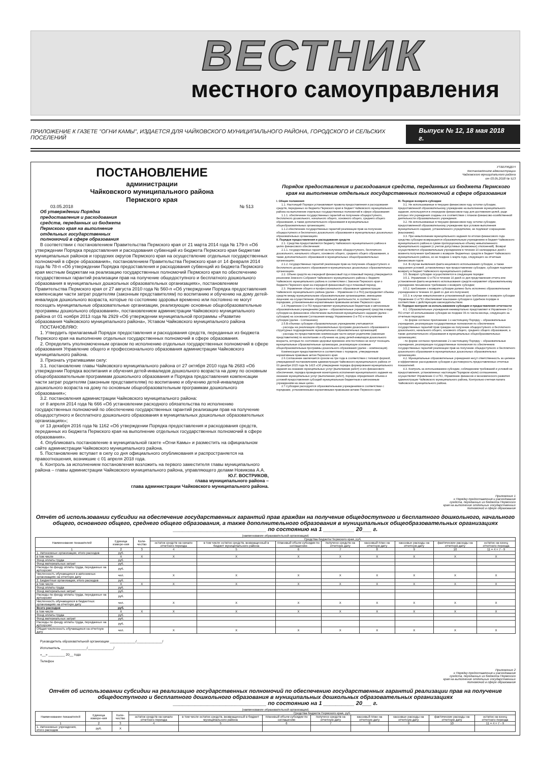ВЕСТНИК
местного самоуправления
ПРИЛОЖЕНИЕ К ГАЗЕТЕ "ОГНИ КАМЫ", ИЗДАЕТСЯ ДЛЯ ЧАЙКОВСКОГО МУНИЦИПАЛЬНОГО РАЙОНА, ГОРОДСКОГО И СЕЛЬСКИХ ПОСЕЛЕНИЙ Выпуск № 12, 18 мая 2018 г.
ПОСТАНОВЛЕНИЕ
администрации
Чайковского муниципального района
Пермского края
03.05.2018 № 513
Об утверждении Порядка предоставления и расходования средств, переданных из бюджета Пермского края на выполнение отдельных государственных полномочий в сфере образования
В соответствии с постановлением Правительства Пермского края от 21 марта 2014 года № 179-п «Об утверждении Порядка предоставления и расходования субвенций из бюджета Пермского края бюджетам муниципальных районов и городских округов Пермского края на осуществление отдельных государственных полномочий в сфере образования», постановлением Правительства Пермского края от 14 февраля 2014 года № 78-п «Об утверждении Порядка предоставления и расходования субвенций из бюджета Пермского края местным бюджетам на реализацию государственных полномочий Пермского края по обеспечению государственных гарантий реализации прав на получение общедоступного и бесплатного дошкольного образования в муниципальных дошкольных образовательных организациях», постановлением Правительства Пермского края от 27 августа 2010 года № 560-п «Об утверждении Порядка предоставления компенсации части затрат родителям (законным представителям) по воспитанию и обучению на дому детей-инвалидов дошкольного возраста, которые по состоянию здоровья временно или постоянно не могут посещать муниципальные образовательные организации, реализующие основные общеобразовательные программы дошкольного образования», постановлением администрации Чайковского муниципального района от 01 ноября 2013 года № 2929 «Об утверждении муниципальной программы «Развитие образования Чайковского муниципального района», Уставом Чайковского муниципального района
ПОСТАНОВЛЯЮ:
1. Утвердить прилагаемый Порядок предоставления и расходования средств, переданных из бюджета Пермского края на выполнение отдельных государственных полномочий в сфере образования.
2. Определить уполномоченным органом по исполнению отдельных государственных полномочий в сфере образования Управление общего и профессионального образования администрации Чайковского муниципального района.
3. Признать утратившими силу:
3.1. постановление главы Чайковского муниципального района от 27 октября 2010 года № 2683 «Об утверждении Порядка воспитания и обучения детей-инвалидов дошкольного возраста на дому по основным общеобразовательным программам дошкольного образования и Порядка предоставления компенсации части затрат родителям (законным представителям) по воспитанию и обучению детей-инвалидов дошкольного возраста на дому по основным общеобразовательным программам дошкольного образования»;
3.2. постановления администрации Чайковского муниципального района:
от 8 апреля 2014 года № 666 «Об установлении расходного обязательства по исполнению государственных полномочий по обеспечению государственных гарантий реализации прав на получение общедоступного и бесплатного дошкольного образования в муниципальных дошкольных образовательных организациях»;
от 13 декабря 2016 года № 1162 «Об утверждении Порядка предоставления и расходования средств, переданных из бюджета Пермского края на выполнение отдельных государственных полномочий в сфере образования».
4. Опубликовать постановление в муниципальной газете «Огни Камы» и разместить на официальном сайте администрации Чайковского муниципального района.
5. Постановление вступает в силу со дня официального опубликования и распространяется на правоотношения, возникшие с 01 апреля 2018 года.
6. Контроль за исполнением постановления возложить на первого заместителя главы муниципального района – главы администрации Чайковского муниципального района, управляющего делами Новикова А.А.
Ю.Г. ВОСТРИКОВ,
глава муниципального района –
глава администрации Чайковского муниципального района.
УТВЕРЖДЕН
постановлением администрации
Чайковского муниципального района
от 03.05.2018 № 513
Порядок предоставления и расходования средств, переданных из бюджета Пермского края на выполнение отдельных государственных полномочий в сфере образования
I. Общие положения
1.1. Настоящий Порядок устанавливает правила предоставления и расходования средств, переданных из бюджета Пермского края в бюджет Чайковского муниципального района на выполнение отдельных государственных полномочий в сфере образования:
1.1.1. обеспечение государственных гарантий на получение общедоступного, бесплатного дошкольного, начального общего, основного общего, среднего общего образования, а также дополнительного образования в муниципальных общеобразовательных организациях;
1.1.2.обеспечение государственных гарантий реализации прав на получение общедоступного и бесплатного дошкольного образования в муниципальных дошкольных образовательных организациях.
II. Порядок предоставления и расходования средств
2.1. Средства предоставляются бюджету Чайковского муниципального района в целях финансового обеспечения:
2.1.1. государственных гарантий на получение общедоступного, бесплатного дошкольного, начального общего, основного общего, среднего общего образования, а также дополнительного образования в муниципальных общеобразовательных организациях;
2.1.2. государственных гарантий реализации прав на получение общедоступного и бесплатного дошкольного образования в муниципальных дошкольных образовательных организациях.
2.2. Объем средств на очередной финансовый год и плановый период утверждается решением Земского Собрания Чайковского муниципального района о бюджете Чайковского муниципального района в соответствии с Законом Пермского края о бюджете Пермского края на очередной финансовый год и плановый период.
2.3. Управление общего и профессионального образования администрации Чайковского муниципального района (далее – Управление О и ПО) распределяет объемы средств между муниципальными образовательными организациями, имеющими лицензию на осуществление образовательной деятельности, в соответствии с порядками, установленными нормативными правовыми актами Пермского края.
2.4.Управление О и ПО предоставляет муниципальным бюджетным и автономным образовательным учреждениям (далее – образовательные учреждения) средства в виде субсидии на финансовое обеспечение выполнения муниципального задания (далее – субсидии) на основании Соглашения между Управлением О и ПО и получателем субсидии (далее - Соглашение).
2.5.В объемах субсидии образовательным учреждениям учитываются:
- расходы на реализацию образовательных программ дошкольного образования в структурных подразделениях муниципальных образовательных организаций;
- расходы по предоставлению компенсации части затрат родителям (законным представителям) по воспитанию и обучению на дому детей-инвалидов дошкольного возраста, которые по состоянию здоровья временно или постоянно не могут посещать муниципальные образовательные организации, реализующие основные общеобразовательные программы дошкольного образования (далее – компенсация).
Компенсация предоставляется в соответствии с порядком, утвержденным нормативным правовым актом Пермского края.
2.6.Соглашение заключается сроком на три года в соответствии с типовой формой, утвержденной постановлением администрации Чайковского муниципального района от 03 декабря 2015 года № 1415 «Об утверждении порядка формирования муниципального задания на оказание муниципальных услуг (выполнение работ) и его финансового обеспечения, порядка проведения мониторинга исполнения муниципального задания на оказание муниципальных услуг (выполнение работ), порядка определения объема и условий предоставления субсидий муниципальным бюджетным и автономным учреждениям на иные цели».
2.7.Субсидии расходуются образовательными учреждениями в соответствии с порядками, установленными нормативными правовыми актами Пермского края.
III. Порядок возврата субсидии
3.1. Не использованные в текущем финансовом году остатки субсидии, предоставленной образовательному учреждению на выполнение муниципального задания, используются в очередном финансовом году для достижения целей, ради которых эти учреждения созданы и в соответствии с планом финансово-хозяйственной деятельности образовательного учреждения.
3.2. Не использованные в текущем финансовом году остатки субсидии, предоставленной образовательному учреждению при условии выполнения муниципального задания, установленного учредителем, не подлежат сокращению (взысканию).
3.3. При невыполнении муниципального задания по итогам финансового года средства субсидии возвращаются образовательным учреждением в бюджет Чайковского муниципального района в сумме пропорционально объему невыполненного муниципального задания (с учетом допустимых (возможных) отклонений). Возврат осуществляется образовательным учреждением в течение 10 календарных дней с момента получения требования о возврате бюджетных средств в бюджет Чайковского муниципального района, но не позднее 1 марта года, следующего за отчетным финансовым годом.
3.4. В случае выявления факта нецелевого использования субсидии, а также нарушения условий, установленных при предоставлении субсидии, субсидия подлежит возврату в бюджет Чайковского муниципального района.
3.5. Возврат субсидии осуществляется в следующем порядке:
3.5.1. Управление О и ПО в течение 10 дней со дня представления отчета или установления факта нецелевого использования средств направляет образовательному учреждению письменное требование о возврате субсидии;
3.5.2. требование о возврате субсидии должно быть исполнено образовательным учреждением в течение 10 дней со дня его получения;
3.5.3. в случае невыполнения в установленный срок требования о возврате субсидии Управление О и ПО обеспечивает взыскание субсидии в судебном порядке в соответствии с действующим законодательством.
IV. Порядок контроля за использованием субсидии и предоставления отчетности
4.1. Образовательные учреждения ежеквартально представляют в Управление О и ПО отчет об использовании субсидии не позднее 06-го числа месяца, следующего за отчетным периодом:
- по форме согласно приложению 1 к настоящему Порядку – образовательные учреждения, реализующие государственные полномочия по обеспечению государственных гарантий прав граждан на получение общедоступного и бесплатного дошкольного, начального общего, основного общего, среднего общего образования, а также дополнительного образования в муниципальных общеобразовательных организациях;
- по форме согласно приложению 2 к настоящему Порядку – образовательные учреждения, реализующие государственные полномочия по обеспечению государственных гарантий реализации прав на получение общедоступного и бесплатного дошкольного образования в муниципальных дошкольных образовательных организациях.
4.2. Муниципальные образовательные учреждения несут ответственность за целевое и эффективное расходование субсидии и достоверность предоставленных отчетных показателей.
4.3. Контроль за использованием субсидии, соблюдением требований и условий ее предоставления, установленных настоящим Порядком и(или) соглашением, осуществляет Управление О и ПО, Управление финансов и экономического развития администрации Чайковского муниципального района, Контрольно-счетная палата Чайковского муниципального района.
Приложение 1
к Порядку предоставления и расходования
средств, переданных из бюджета Пермского
края на выполнение отдельных государственных
полномочий в сфере образования
Отчёт об использовании субсидии на обеспечение государственных гарантий прав граждан на получение общедоступного и бесплатного дошкольного, начального общего, основного общего, среднего общего образования, а также дополнительного образования в муниципальных общеобразовательных организациях ______________________________ по состоянию на 1 __________ 20___ г.
(наименование образовательной организации)
| Наименование показателей | Единица измере-ния | Коли-чество | Средства бюджета Пермского края, руб. | | | | | | | |
| --- | --- | --- | --- | --- | --- | --- | --- | --- | --- | --- |
| | | | остаток средств на начало отчетного периода | в том числе остаток средств, возвращенный в бюджет муниципального района | плановый объем субсидии по соглашению | получено средств на отчетную дату | кассовый план на отчетную дату | кассовые расходы на отчетную дату | фактические расходы на отчетную дату | остаток на конец отчетного периода |
| 1 | 2 | 3 | 4 | 5 | 6 | 7 | 8 | 9 | 10 | 11 = 4 + 7 - 9 |
| 1. Автономные организации, итого расходов | руб. | | | | | | | | | |
| в том числе | X | X | X | X | X | X | X | X | X | X |
| Фонд оплаты труда | руб. | | | | | | | | | |
| Фонд материальных затрат | руб. | | | | | | | | | |
| Расходы по фонду оплаты труда, переданные на аутсорсинг | руб. | | | | | | | | | |
| Численность обучающихся в автономных организациях на отчетную дату | чел. | | X | X | X | X | X | X | X | X |
| 2. Бюджетные организации, итого расходов | руб. | | | | | | | | | |
| в том числе | X | X | X | X | X | X | X | X | X | X |
| Фонд оплаты труда | руб. | | | | | | | | | |
| Фонд материальных затрат | руб. | | | | | | | | | |
| Расходы по фонду оплаты труда, переданные на аутсорсинг | руб. | | | | | | | | | |
| Численность обучающихся в бюджетных организациях на отчетную дату | чел. | | X | X | X | X | X | X | X | X |
| Всего расходов | руб. | | | | | | | | | |
| в том числе | X | X | X | X | X | X | X | X | X | X |
| Фонд оплаты труда | руб. | | | | | | | | | |
| Фонд материальных затрат | руб. | | | | | | | | | |
| Расходы по фонду оплаты труда, переданные на аутсорсинг | руб. | | | | | | | | | |
| Общая численность обучающихся на отчетную дату | чел. | | X | X | X | X | X | X | X | X |
Руководитель образовательной организации ______________/______________/
Исполнитель ______________/______________/
«__» _________ 20__ года
Телефон
Приложение 2
к Порядку предоставления и расходования
средств, переданных из бюджета Пермского
края на выполнение отдельных государственных
полномочий в сфере образования
Отчёт об использовании субсидии на реализацию государственных полномочий по обеспечению государственных гарантий реализации прав на получение общедоступного и бесплатного дошкольного образования в муниципальных дошкольных образовательных организациях
______________________________ по состоянию на 1 __________ 20___ г.
(наименование образовательной организации)
| Наименование показателей | Единица измере-ния | Коли-чество | Средства бюджета Пермского края, руб. | | | | | | | |
| --- | --- | --- | --- | --- | --- | --- | --- | --- | --- | --- |
| | | | остаток средств на начало отчетного периода | в том числе остаток средств, возвращенный в бюджет муниципального района | плановый объем субсидии по соглашению | получено средств на отчетную дату | кассовый план на отчетную дату | кассовые расходы на отчетную дату | фактические расходы на отчетную дату | остаток на конец отчетного периода |
| 1 | 2 | 3 | 4 | 5 | 6 | 7 | 8 | 9 | 10 | 11 = 4 + 7 - 9 |
| 1. Автономные учреждения, итого расходов | руб. | X | | | | | | | | |